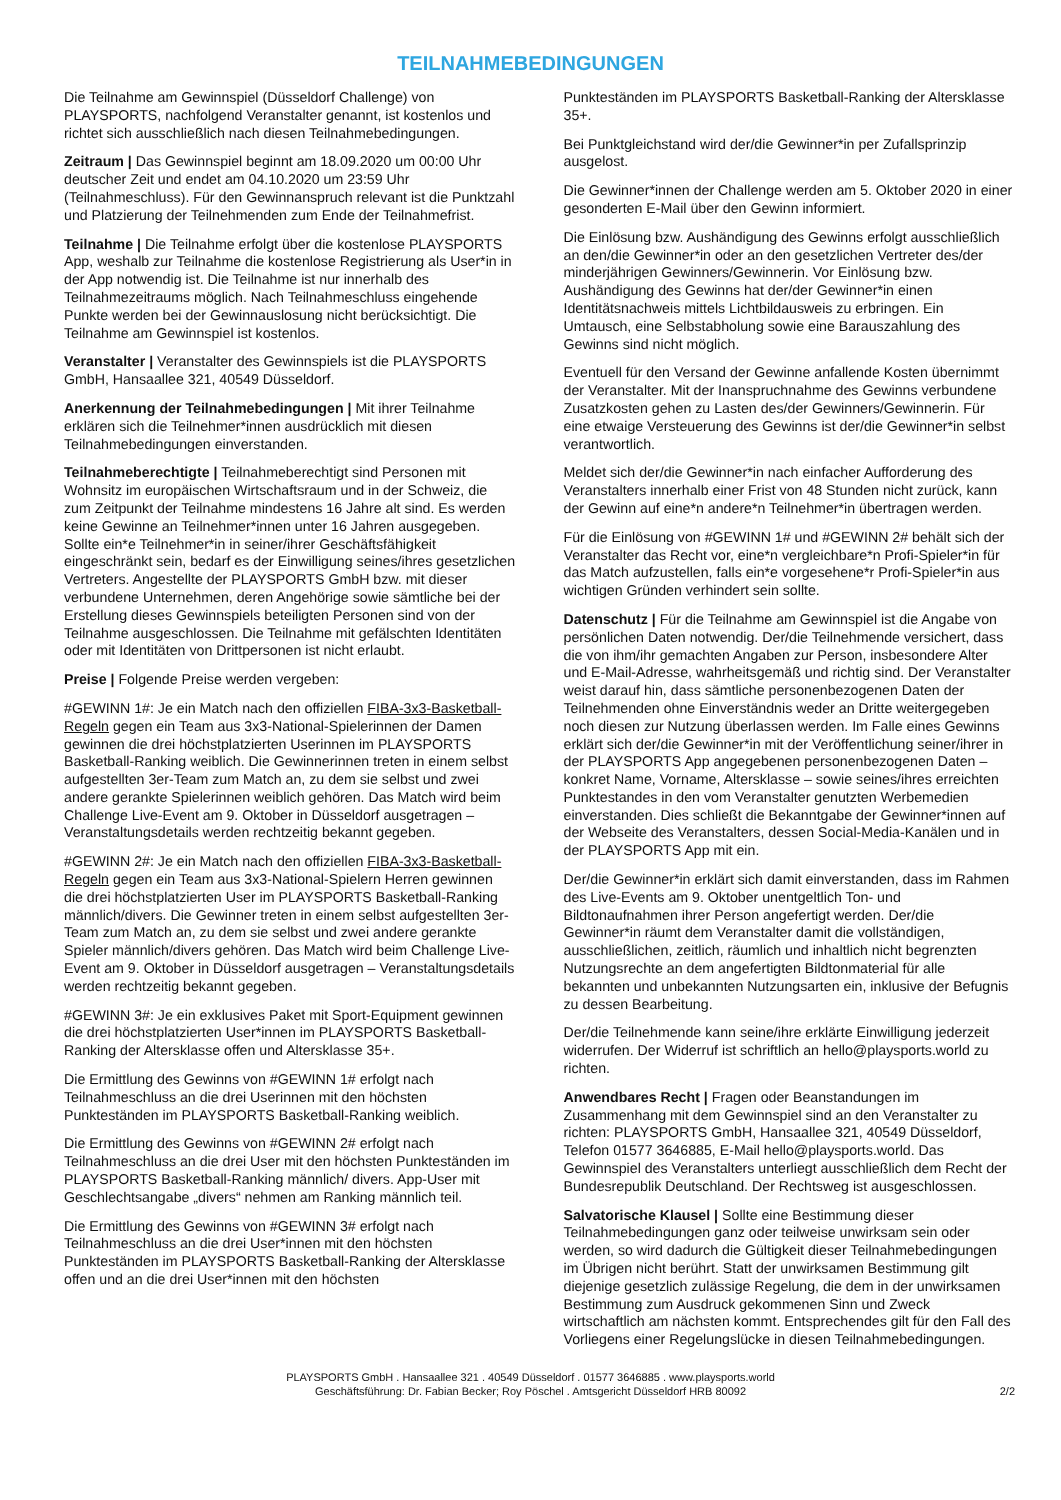TEILNAHMEBEDINGUNGEN
Die Teilnahme am Gewinnspiel (Düsseldorf Challenge) von PLAYSPORTS, nachfolgend Veranstalter genannt, ist kostenlos und richtet sich ausschließlich nach diesen Teilnahmebedingungen.
Zeitraum | Das Gewinnspiel beginnt am 18.09.2020 um 00:00 Uhr deutscher Zeit und endet am 04.10.2020 um 23:59 Uhr (Teilnahmeschluss). Für den Gewinnanspruch relevant ist die Punktzahl und Platzierung der Teilnehmenden zum Ende der Teilnahmefrist.
Teilnahme | Die Teilnahme erfolgt über die kostenlose PLAYSPORTS App, weshalb zur Teilnahme die kostenlose Registrierung als User*in in der App notwendig ist. Die Teilnahme ist nur innerhalb des Teilnahmezeitraums möglich. Nach Teilnahmeschluss eingehende Punkte werden bei der Gewinnauslosung nicht berücksichtigt. Die Teilnahme am Gewinnspiel ist kostenlos.
Veranstalter | Veranstalter des Gewinnspiels ist die PLAYSPORTS GmbH, Hansaallee 321, 40549 Düsseldorf.
Anerkennung der Teilnahmebedingungen | Mit ihrer Teilnahme erklären sich die Teilnehmer*innen ausdrücklich mit diesen Teilnahmebedingungen einverstanden.
Teilnahmeberechtigte | Teilnahmeberechtigt sind Personen mit Wohnsitz im europäischen Wirtschaftsraum und in der Schweiz, die zum Zeitpunkt der Teilnahme mindestens 16 Jahre alt sind. Es werden keine Gewinne an Teilnehmer*innen unter 16 Jahren ausgegeben. Sollte ein*e Teilnehmer*in in seiner/ihrer Geschäftsfähigkeit eingeschränkt sein, bedarf es der Einwilligung seines/ihres gesetzlichen Vertreters. Angestellte der PLAYSPORTS GmbH bzw. mit dieser verbundene Unternehmen, deren Angehörige sowie sämtliche bei der Erstellung dieses Gewinnspiels beteiligten Personen sind von der Teilnahme ausgeschlossen. Die Teilnahme mit gefälschten Identitäten oder mit Identitäten von Drittpersonen ist nicht erlaubt.
Preise | Folgende Preise werden vergeben:
#GEWINN 1#: Je ein Match nach den offiziellen FIBA-3x3-Basketball-Regeln gegen ein Team aus 3x3-National-Spielerinnen der Damen gewinnen die drei höchstplatzierten Userinnen im PLAYSPORTS Basketball-Ranking weiblich. Die Gewinnerinnen treten in einem selbst aufgestellten 3er-Team zum Match an, zu dem sie selbst und zwei andere gerankte Spielerinnen weiblich gehören. Das Match wird beim Challenge Live-Event am 9. Oktober in Düsseldorf ausgetragen – Veranstaltungsdetails werden rechtzeitig bekannt gegeben.
#GEWINN 2#: Je ein Match nach den offiziellen FIBA-3x3-Basketball-Regeln gegen ein Team aus 3x3-National-Spielern Herren gewinnen die drei höchstplatzierten User im PLAYSPORTS Basketball-Ranking männlich/divers. Die Gewinner treten in einem selbst aufgestellten 3er-Team zum Match an, zu dem sie selbst und zwei andere gerankte Spieler männlich/divers gehören. Das Match wird beim Challenge Live-Event am 9. Oktober in Düsseldorf ausgetragen – Veranstaltungsdetails werden rechtzeitig bekannt gegeben.
#GEWINN 3#: Je ein exklusives Paket mit Sport-Equipment gewinnen die drei höchstplatzierten User*innen im PLAYSPORTS Basketball-Ranking der Altersklasse offen und Altersklasse 35+.
Die Ermittlung des Gewinns von #GEWINN 1# erfolgt nach Teilnahmeschluss an die drei Userinnen mit den höchsten Punkteständen im PLAYSPORTS Basketball-Ranking weiblich.
Die Ermittlung des Gewinns von #GEWINN 2# erfolgt nach Teilnahmeschluss an die drei User mit den höchsten Punkteständen im PLAYSPORTS Basketball-Ranking männlich/ divers. App-User mit Geschlechtsangabe „divers“ nehmen am Ranking männlich teil.
Die Ermittlung des Gewinns von #GEWINN 3# erfolgt nach Teilnahmeschluss an die drei User*innen mit den höchsten Punkteständen im PLAYSPORTS Basketball-Ranking der Altersklasse offen und an die drei User*innen mit den höchsten
Punkteständen im PLAYSPORTS Basketball-Ranking der Altersklasse 35+.
Bei Punktgleichstand wird der/die Gewinner*in per Zufallsprinzip ausgelost.
Die Gewinner*innen der Challenge werden am 5. Oktober 2020 in einer gesonderten E-Mail über den Gewinn informiert.
Die Einlösung bzw. Aushändigung des Gewinns erfolgt ausschließlich an den/die Gewinner*in oder an den gesetzlichen Vertreter des/der minderjährigen Gewinners/Gewinnerin. Vor Einlösung bzw. Aushändigung des Gewinns hat der/der Gewinner*in einen Identitätsnachweis mittels Lichtbildausweis zu erbringen. Ein Umtausch, eine Selbstabholung sowie eine Barauszahlung des Gewinns sind nicht möglich.
Eventuell für den Versand der Gewinne anfallende Kosten übernimmt der Veranstalter. Mit der Inanspruchnahme des Gewinns verbundene Zusatzkosten gehen zu Lasten des/der Gewinners/Gewinnerin. Für eine etwaige Versteuerung des Gewinns ist der/die Gewinner*in selbst verantwortlich.
Meldet sich der/die Gewinner*in nach einfacher Aufforderung des Veranstalters innerhalb einer Frist von 48 Stunden nicht zurück, kann der Gewinn auf eine*n andere*n Teilnehmer*in übertragen werden.
Für die Einlösung von #GEWINN 1# und #GEWINN 2# behält sich der Veranstalter das Recht vor, eine*n vergleichbare*n Profi-Spieler*in für das Match aufzustellen, falls ein*e vorgesehene*r Profi-Spieler*in aus wichtigen Gründen verhindert sein sollte.
Datenschutz | Für die Teilnahme am Gewinnspiel ist die Angabe von persönlichen Daten notwendig. Der/die Teilnehmende versichert, dass die von ihm/ihr gemachten Angaben zur Person, insbesondere Alter und E-Mail-Adresse, wahrheitsgemäß und richtig sind. Der Veranstalter weist darauf hin, dass sämtliche personenbezogenen Daten der Teilnehmenden ohne Einverständnis weder an Dritte weitergegeben noch diesen zur Nutzung überlassen werden. Im Falle eines Gewinns erklärt sich der/die Gewinner*in mit der Veröffentlichung seiner/ihrer in der PLAYSPORTS App angegebenen personenbezogenen Daten – konkret Name, Vorname, Altersklasse – sowie seines/ihres erreichten Punktestandes in den vom Veranstalter genutzten Werbemedien einverstanden. Dies schließt die Bekanntgabe der Gewinner*innen auf der Webseite des Veranstalters, dessen Social-Media-Kanälen und in der PLAYSPORTS App mit ein.
Der/die Gewinner*in erklärt sich damit einverstanden, dass im Rahmen des Live-Events am 9. Oktober unentgeltlich Ton- und Bildtonaufnahmen ihrer Person angefertigt werden. Der/die Gewinner*in räumt dem Veranstalter damit die vollständigen, ausschließlichen, zeitlich, räumlich und inhaltlich nicht begrenzten Nutzungsrechte an dem angefertigten Bildtonmaterial für alle bekannten und unbekannten Nutzungsarten ein, inklusive der Befugnis zu dessen Bearbeitung.
Der/die Teilnehmende kann seine/ihre erklärte Einwilligung jederzeit widerrufen. Der Widerruf ist schriftlich an hello@playsports.world zu richten.
Anwendbares Recht | Fragen oder Beanstandungen im Zusammenhang mit dem Gewinnspiel sind an den Veranstalter zu richten: PLAYSPORTS GmbH, Hansaallee 321, 40549 Düsseldorf, Telefon 01577 3646885, E-Mail hello@playsports.world. Das Gewinnspiel des Veranstalters unterliegt ausschließlich dem Recht der Bundesrepublik Deutschland. Der Rechtsweg ist ausgeschlossen.
Salvatorische Klausel | Sollte eine Bestimmung dieser Teilnahmebedingungen ganz oder teilweise unwirksam sein oder werden, so wird dadurch die Gültigkeit dieser Teilnahmebedingungen im Übrigen nicht berührt. Statt der unwirksamen Bestimmung gilt diejenige gesetzlich zulässige Regelung, die dem in der unwirksamen Bestimmung zum Ausdruck gekommenen Sinn und Zweck wirtschaftlich am nächsten kommt. Entsprechendes gilt für den Fall des Vorliegens einer Regelungslücke in diesen Teilnahmebedingungen.
PLAYSPORTS GmbH . Hansaallee 321 . 40549 Düsseldorf . 01577 3646885 . www.playsports.world
Geschäftsführung: Dr. Fabian Becker; Roy Pöschel . Amtsgericht Düsseldorf HRB 80092
2/2